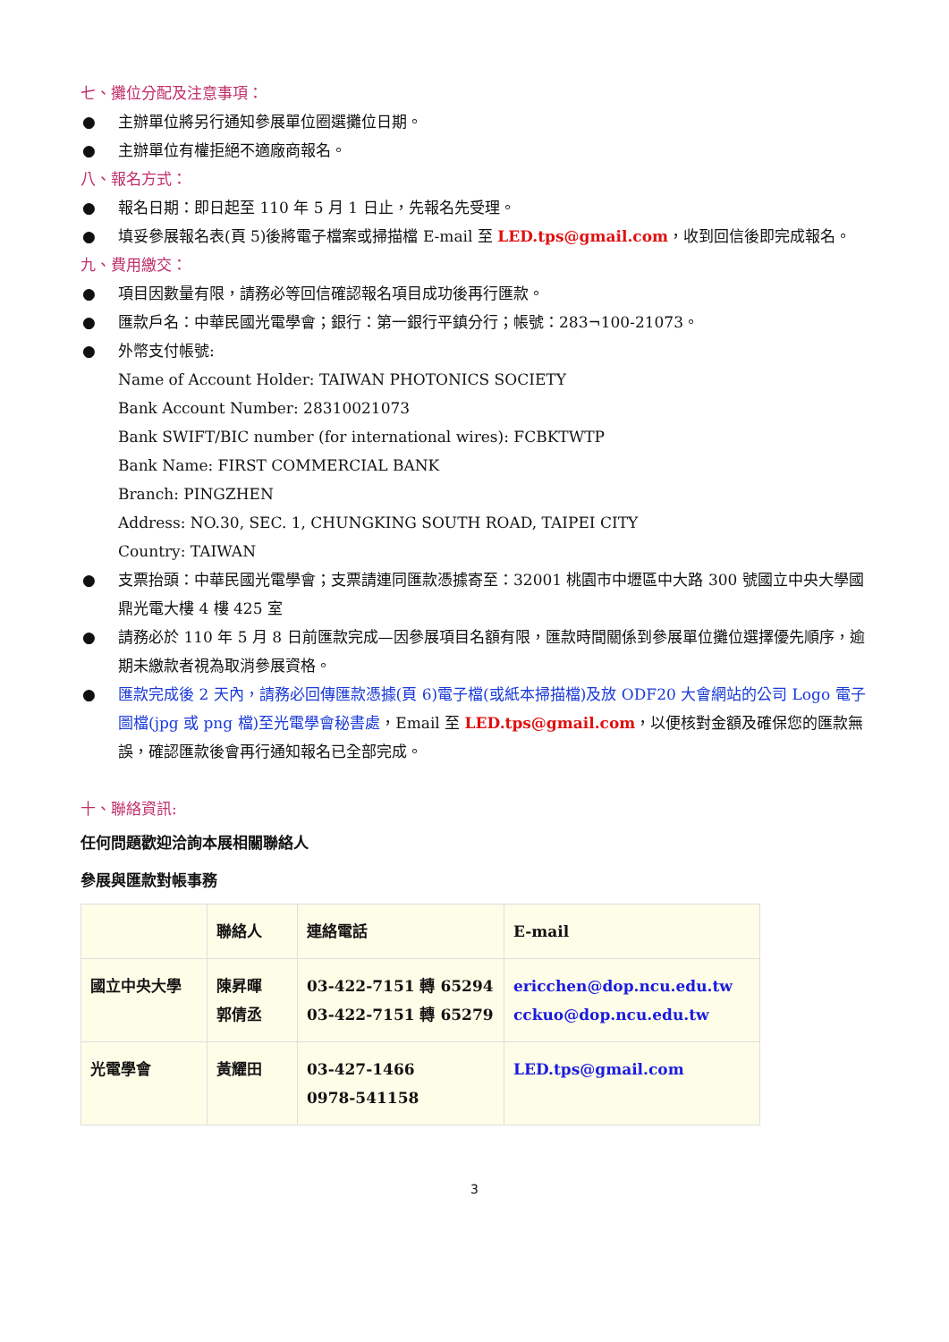七、攤位分配及注意事項：
● 主辦單位將另行通知參展單位圈選攤位日期。
● 主辦單位有權拒絕不適廠商報名。
八、報名方式：
● 報名日期：即日起至 110 年 5 月 1 日止，先報名先受理。
● 填妥參展報名表(頁 5)後將電子檔案或掃描檔 E-mail 至 LED.tps@gmail.com，收到回信後即完成報名。
九、費用繳交：
● 項目因數量有限，請務必等回信確認報名項目成功後再行匯款。
● 匯款戶名：中華民國光電學會；銀行：第一銀行平鎮分行；帳號：283¬100-21073。
● 外幣支付帳號:
Name of Account Holder: TAIWAN PHOTONICS SOCIETY
Bank Account Number: 28310021073
Bank SWIFT/BIC number (for international wires): FCBKTWTP
Bank Name: FIRST COMMERCIAL BANK
Branch: PINGZHEN
Address: NO.30, SEC. 1, CHUNGKING SOUTH ROAD, TAIPEI CITY
Country: TAIWAN
● 支票抬頭：中華民國光電學會；支票請連同匯款憑據寄至：32001 桃園市中壢區中大路 300 號國立中央大學國鼎光電大樓 4 樓 425 室
● 請務必於 110 年 5 月 8 日前匯款完成—因參展項目名額有限，匯款時間關係到參展單位攤位選擇優先順序，逾期未繳款者視為取消參展資格。
● 匯款完成後 2 天內，請務必回傳匯款憑據(頁 6)電子檔(或紙本掃描檔)及放 ODF20 大會網站的公司 Logo 電子圖檔(jpg 或 png 檔)至光電學會秘書處，Email 至 LED.tps@gmail.com，以便核對金額及確保您的匯款無誤，確認匯款後會再行通知報名已全部完成。
十、聯絡資訊:
任何問題歡迎洽詢本展相關聯絡人
參展與匯款對帳事務
| | 聯絡人 | 連絡電話 | E-mail |
| 國立中央大學 | 陳昇暉 郭倩丞 | 03-422-7151 轉 65294 03-422-7151 轉 65279 | ericchen@dop.ncu.edu.tw cckuo@dop.ncu.edu.tw |
| 光電學會 | 黃耀田 | 03-427-1466 0978-541158 | LED.tps@gmail.com |
3